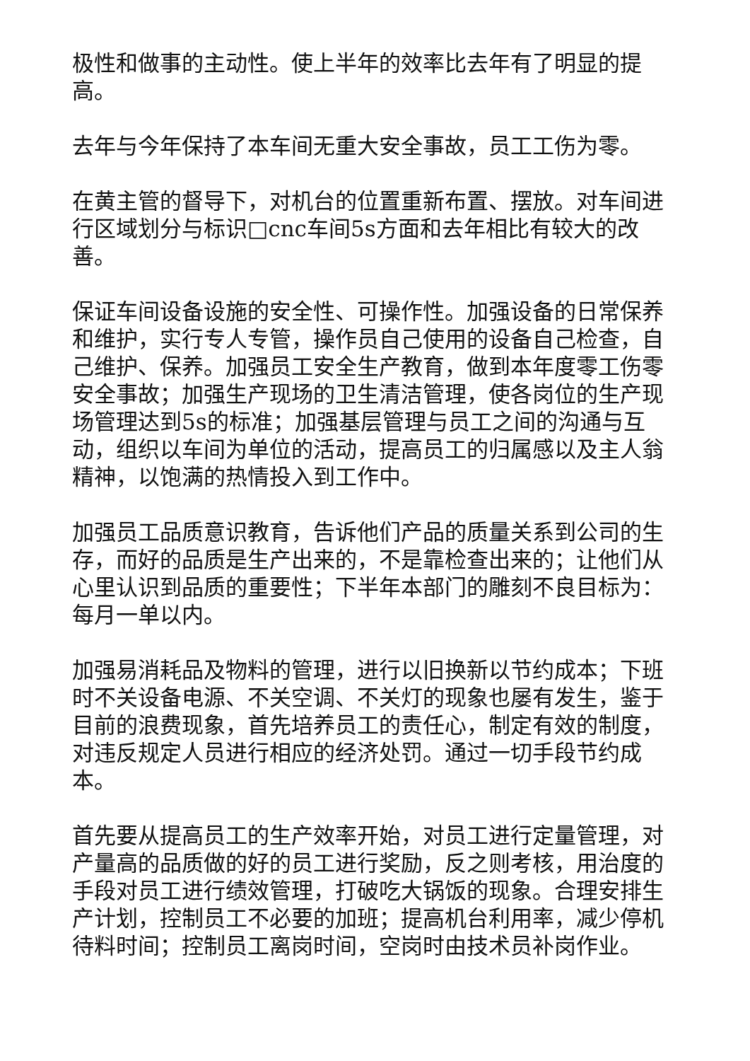极性和做事的主动性。使上半年的效率比去年有了明显的提高。
去年与今年保持了本车间无重大安全事故，员工工伤为零。
在黄主管的督导下，对机台的位置重新布置、摆放。对车间进行区域划分与标识□cnc车间5s方面和去年相比有较大的改善。
保证车间设备设施的安全性、可操作性。加强设备的日常保养和维护，实行专人专管，操作员自己使用的设备自己检查，自己维护、保养。加强员工安全生产教育，做到本年度零工伤零安全事故；加强生产现场的卫生清洁管理，使各岗位的生产现场管理达到5s的标准；加强基层管理与员工之间的沟通与互动，组织以车间为单位的活动，提高员工的归属感以及主人翁精神，以饱满的热情投入到工作中。
加强员工品质意识教育，告诉他们产品的质量关系到公司的生存，而好的品质是生产出来的，不是靠检查出来的；让他们从心里认识到品质的重要性；下半年本部门的雕刻不良目标为：每月一单以内。
加强易消耗品及物料的管理，进行以旧换新以节约成本；下班时不关设备电源、不关空调、不关灯的现象也屡有发生，鉴于目前的浪费现象，首先培养员工的责任心，制定有效的制度，对违反规定人员进行相应的经济处罚。通过一切手段节约成本。
首先要从提高员工的生产效率开始，对员工进行定量管理，对产量高的品质做的好的员工进行奖励，反之则考核，用治度的手段对员工进行绩效管理，打破吃大锅饭的现象。合理安排生产计划，控制员工不必要的加班；提高机台利用率，减少停机待料时间；控制员工离岗时间，空岗时由技术员补岗作业。